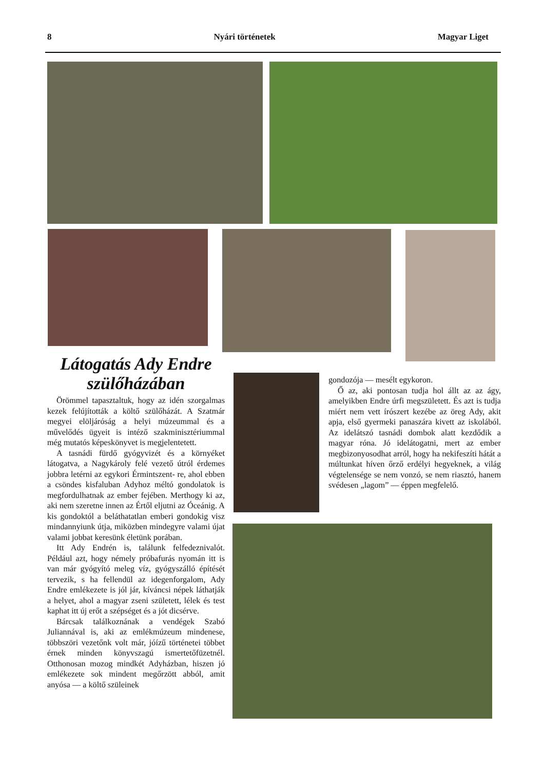8 Nyári történetek Magyar Liget
Látogatás Ady Endre szülőházában
Örömmel tapasztaltuk, hogy az idén szorgalmas kezek felújították a költő szülőházát. A Szatmár megyei elöljáróság a helyi múzeummal és a művelődés ügyeit is intéző szakminisztériummal még mutatós képeskönyvet is megjelentetett.
A tasnádi fürdő gyógyvizét és a környéket látogatva, a Nagykároly felé vezető útról érdemes jobbra letérni az egykori Érmintszent- re, ahol ebben a csöndes kisfaluban Adyhoz méltó gondolatok is megfordulhatnak az ember fejében. Merthogy ki az, aki nem szeretne innen az Értől eljutni az Óceánig. A kis gondoktól a beláthatatlan emberi gondokig visz mindannyiunk útja, miközben mindegyre valami újat valami jobbat keresünk életünk porában.
Itt Ady Endrén is, találunk felfedeznivalót. Például azt, hogy némely próbafurás nyomán itt is van már gyógyító meleg víz, gyógyszálló építését tervezik, s ha fellendül az idegenforgalom, Ady Endre emlékezete is jól jár, kíváncsi népek láthatják a helyet, ahol a magyar zseni született, lélek és test kaphat itt új erőt a szépséget és a jót dicsérve.
Bárcsak találkoznának a vendégek Szabó Juliannával is, aki az emlékmúzeum mindenese, többszöri vezetőnk volt már, jóízű történetei többet érnek minden könyvszagú ismertetőfüzetnél. Otthonosan mozog mindkét Adyházban, hiszen jó emlékezete sok mindent megőrzött abból, amit anyósa — a költő szüleinek
gondozója — mesélt egykoron.
Ő az, aki pontosan tudja hol állt az az ágy, amelyikben Endre úrfi megszületett. És azt is tudja miért nem vett írószert kezébe az öreg Ady, akit apja, első gyermeki panaszára kivett az iskolából. Az idelátszó tasnádi dombok alatt kezdődik a magyar róna. Jó idelátogatni, mert az ember megbizonyosodhat arról, hogy ha nekifeszíti hátát a múltunkat híven őrző erdélyi hegyeknek, a világ végtelensége se nem vonzó, se nem riasztó, hanem svédesen „lagom” — éppen megfelelő.